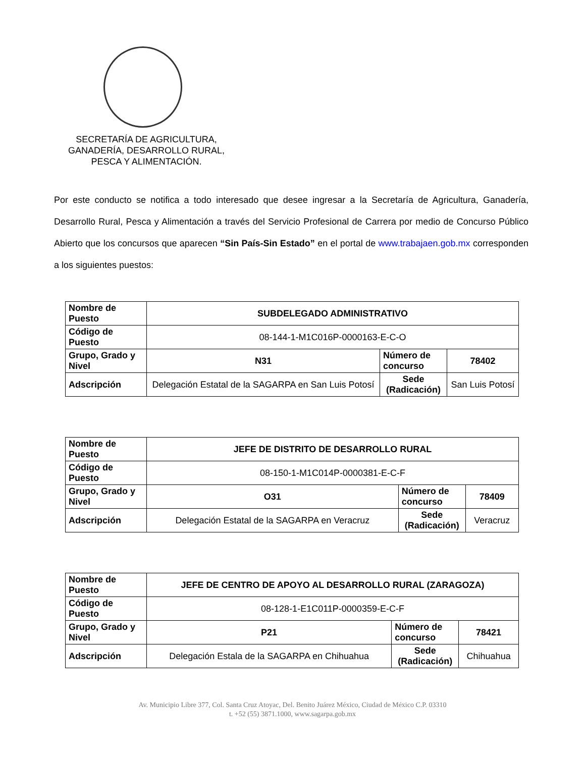SECRETARÍA DE AGRICULTURA,
GANADERÍA, DESARROLLO RURAL,
PESCA Y ALIMENTACIÓN.
Por este conducto se notifica a todo interesado que desee ingresar a la Secretaría de Agricultura, Ganadería, Desarrollo Rural, Pesca y Alimentación a través del Servicio Profesional de Carrera por medio de Concurso Público Abierto que los concursos que aparecen “Sin País-Sin Estado” en el portal de www.trabajaen.gob.mx corresponden a los siguientes puestos:
| Nombre de Puesto | SUBDELEGADO ADMINISTRATIVO | | |
| Código de Puesto | 08-144-1-M1C016P-0000163-E-C-O | | |
| Grupo, Grado y Nivel | N31 | Número de concurso | 78402 |
| Adscripción | Delegación Estatal de la SAGARPA en San Luis Potosí | Sede (Radicación) | San Luis Potosí |
| Nombre de Puesto | JEFE DE DISTRITO DE DESARROLLO RURAL | | |
| Código de Puesto | 08-150-1-M1C014P-0000381-E-C-F | | |
| Grupo, Grado y Nivel | O31 | Número de concurso | 78409 |
| Adscripción | Delegación Estatal de la SAGARPA en Veracruz | Sede (Radicación) | Veracruz |
| Nombre de Puesto | JEFE DE CENTRO DE APOYO AL DESARROLLO RURAL (ZARAGOZA) | | |
| Código de Puesto | 08-128-1-E1C011P-0000359-E-C-F | | |
| Grupo, Grado y Nivel | P21 | Número de concurso | 78421 |
| Adscripción | Delegación Estala de la SAGARPA en Chihuahua | Sede (Radicación) | Chihuahua |
Av. Municipio Libre 377, Col. Santa Cruz Atoyac, Del. Benito Juárez México, Ciudad de México C.P. 03310
t. +52 (55) 3871.1000, www.sagarpa.gob.mx